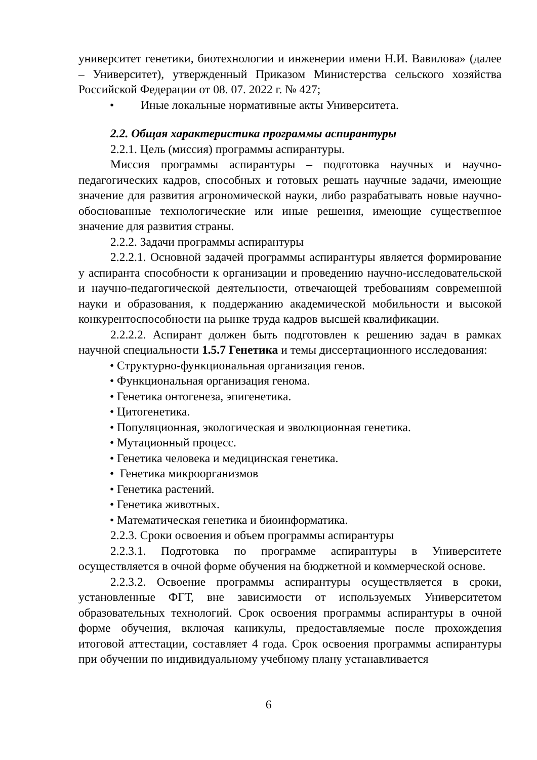университет генетики, биотехнологии и инженерии имени Н.И. Вавилова» (далее – Университет), утвержденный Приказом Министерства сельского хозяйства Российской Федерации от 08. 07. 2022 г. № 427;
• Иные локальные нормативные акты Университета.
2.2. Общая характеристика программы аспирантуры
2.2.1. Цель (миссия) программы аспирантуры.
Миссия программы аспирантуры – подготовка научных и научно-педагогических кадров, способных и готовых решать научные задачи, имеющие значение для развития агрономической науки, либо разрабатывать новые научно-обоснованные технологические или иные решения, имеющие существенное значение для развития страны.
2.2.2. Задачи программы аспирантуры
2.2.2.1. Основной задачей программы аспирантуры является формирование у аспиранта способности к организации и проведению научно-исследовательской и научно-педагогической деятельности, отвечающей требованиям современной науки и образования, к поддержанию академической мобильности и высокой конкурентоспособности на рынке труда кадров высшей квалификации.
2.2.2.2. Аспирант должен быть подготовлен к решению задач в рамках научной специальности 1.5.7 Генетика и темы диссертационного исследования:
• Структурно-функциональная организация генов.
• Функциональная организация генома.
• Генетика онтогенеза, эпигенетика.
• Цитогенетика.
• Популяционная, экологическая и эволюционная генетика.
• Мутационный процесс.
• Генетика человека и медицинская генетика.
• Генетика микроорганизмов
• Генетика растений.
• Генетика животных.
• Математическая генетика и биоинформатика.
2.2.3. Сроки освоения и объем программы аспирантуры
2.2.3.1. Подготовка по программе аспирантуры в Университете осуществляется в очной форме обучения на бюджетной и коммерческой основе.
2.2.3.2. Освоение программы аспирантуры осуществляется в сроки, установленные ФГТ, вне зависимости от используемых Университетом образовательных технологий. Срок освоения программы аспирантуры в очной форме обучения, включая каникулы, предоставляемые после прохождения итоговой аттестации, составляет 4 года. Срок освоения программы аспирантуры при обучении по индивидуальному учебному плану устанавливается
6